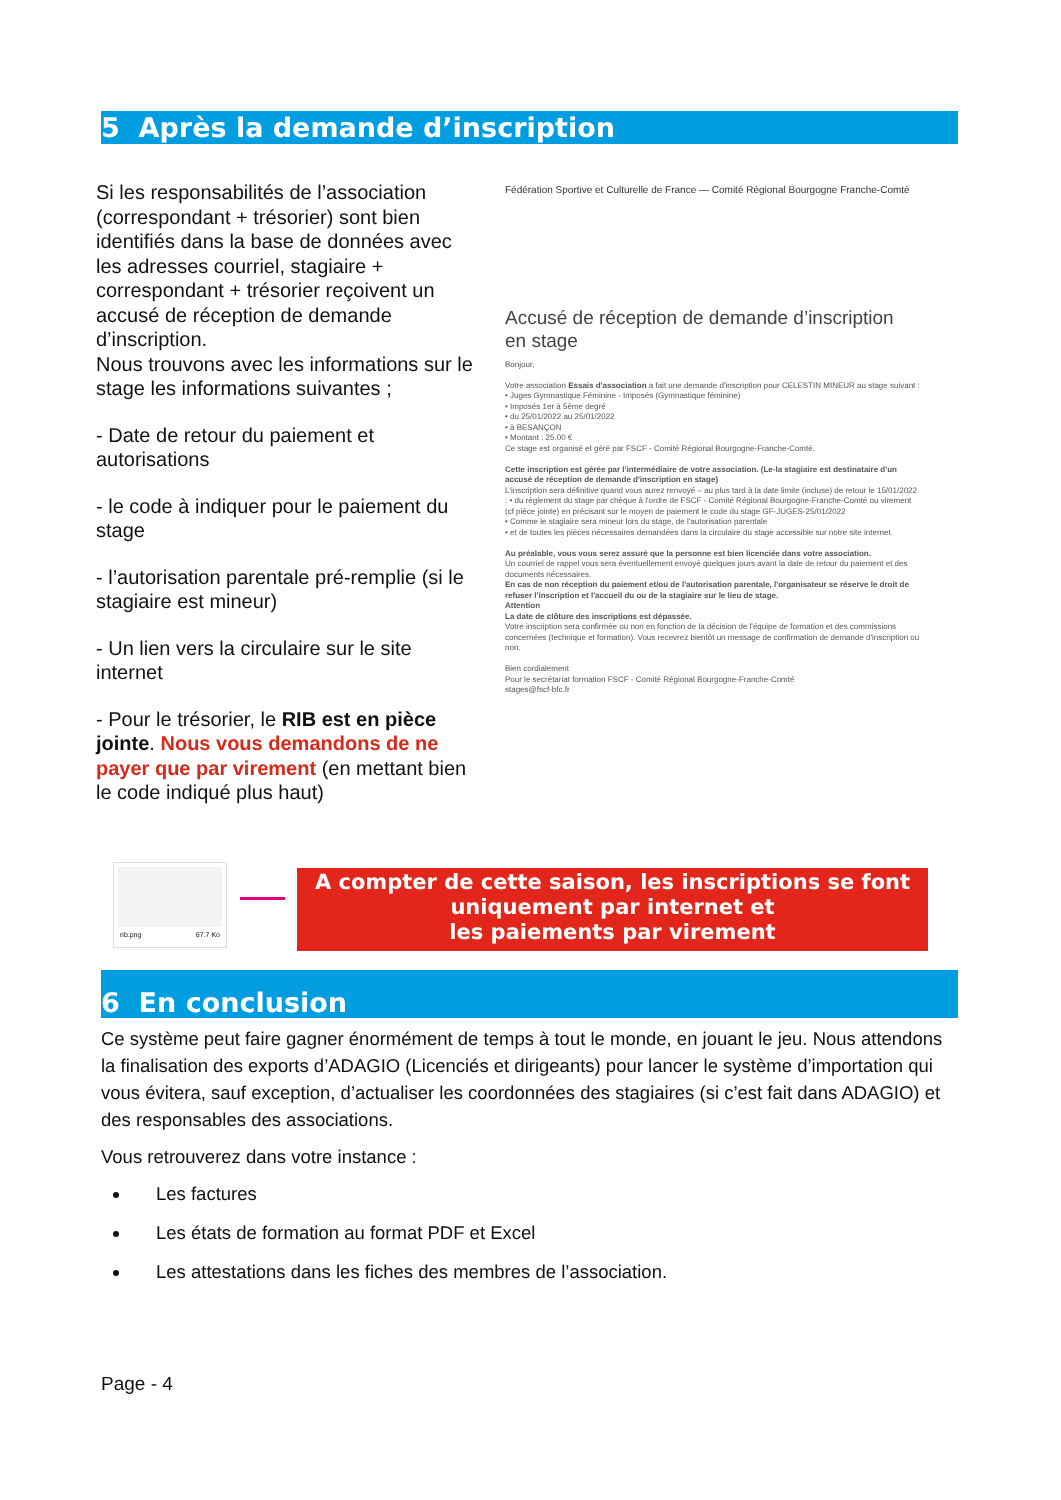5 Après la demande d’inscription
Si les responsabilités de l’association (correspondant + trésorier) sont bien identifiés dans la base de données avec les adresses courriel, stagiaire + correspondant + trésorier reçoivent un accusé de réception de demande d’inscription.
Nous trouvons avec les informations sur le stage les informations suivantes ;
- Date de retour du paiement et autorisations
- le code à indiquer pour le paiement du stage
- l’autorisation parentale pré-remplie (si le stagiaire est mineur)
- Un lien vers la circulaire sur le site internet
- Pour le trésorier, le RIB est en pièce jointe. Nous vous demandons de ne payer que par virement (en mettant bien le code indiqué plus haut)
Fédération Sportive et Culturelle de France — Comité Régional Bourgogne Franche-Comté
Accusé de réception de demande d’inscription en stage
Bonjour,
Votre association Essais d'association a fait une demande d'inscription pour CELESTIN MINEUR au stage suivant :
• Juges Gymnastique Féminine - Imposés (Gymnastique féminine)
• Imposés 1er à 5ème degré
• du 25/01/2022 au 25/01/2022
• à BESANÇON
• Montant : 25.00 €
Ce stage est organisé et géré par FSCF - Comité Régional Bourgogne-Franche-Comté.
Cette inscription est gérée par l'intermédiaire de votre association. (Le-la stagiaire est destinataire d'un accusé de réception de demande d'inscription en stage)
L'inscription sera définitive quand vous aurez renvoyé – au plus tard à la date limite (incluse) de retour le 15/01/2022 : • du règlement du stage par chèque à l'ordre de FSCF - Comité Régional Bourgogne-Franche-Comté ou virement (cf pièce jointe) en précisant sur le moyen de paiement le code du stage GF-JUGES-25/01/2022
• Comme le stagiaire sera mineur lors du stage, de l'autorisation parentale
• et de toutes les pièces nécessaires demandées dans la circulaire du stage accessible sur notre site internet.
Au préalable, vous vous serez assuré que la personne est bien licenciée dans votre association.
Un courriel de rappel vous sera éventuellement envoyé quelques jours avant la date de retour du paiement et des documents nécessaires.
En cas de non réception du paiement et/ou de l'autorisation parentale, l'organisateur se réserve le droit de refuser l'inscription et l'accueil du ou de la stagiaire sur le lieu de stage.
Attention
La date de clôture des inscriptions est dépassée.
Votre inscription sera confirmée ou non en fonction de la décision de l'équipe de formation et des commissions concernées (technique et formation). Vous recevrez bientôt un message de confirmation de demande d'inscription ou non.
Bien cordialement
Pour le secrétariat formation FSCF - Comité Régional Bourgogne-Franche-Comté
stages@fscf-bfc.fr
rib.png 67.7 Ko
A compter de cette saison, les inscriptions se font uniquement par internet et
les paiements par virement
6 En conclusion
Ce système peut faire gagner énormément de temps à tout le monde, en jouant le jeu. Nous attendons la finalisation des exports d’ADAGIO (Licenciés et dirigeants) pour lancer le système d’importation qui vous évitera, sauf exception, d’actualiser les coordonnées des stagiaires (si c’est fait dans ADAGIO) et des responsables des associations.
Vous retrouverez dans votre instance :
Les factures
Les états de formation au format PDF et Excel
Les attestations dans les fiches des membres de l’association.
Page - 4